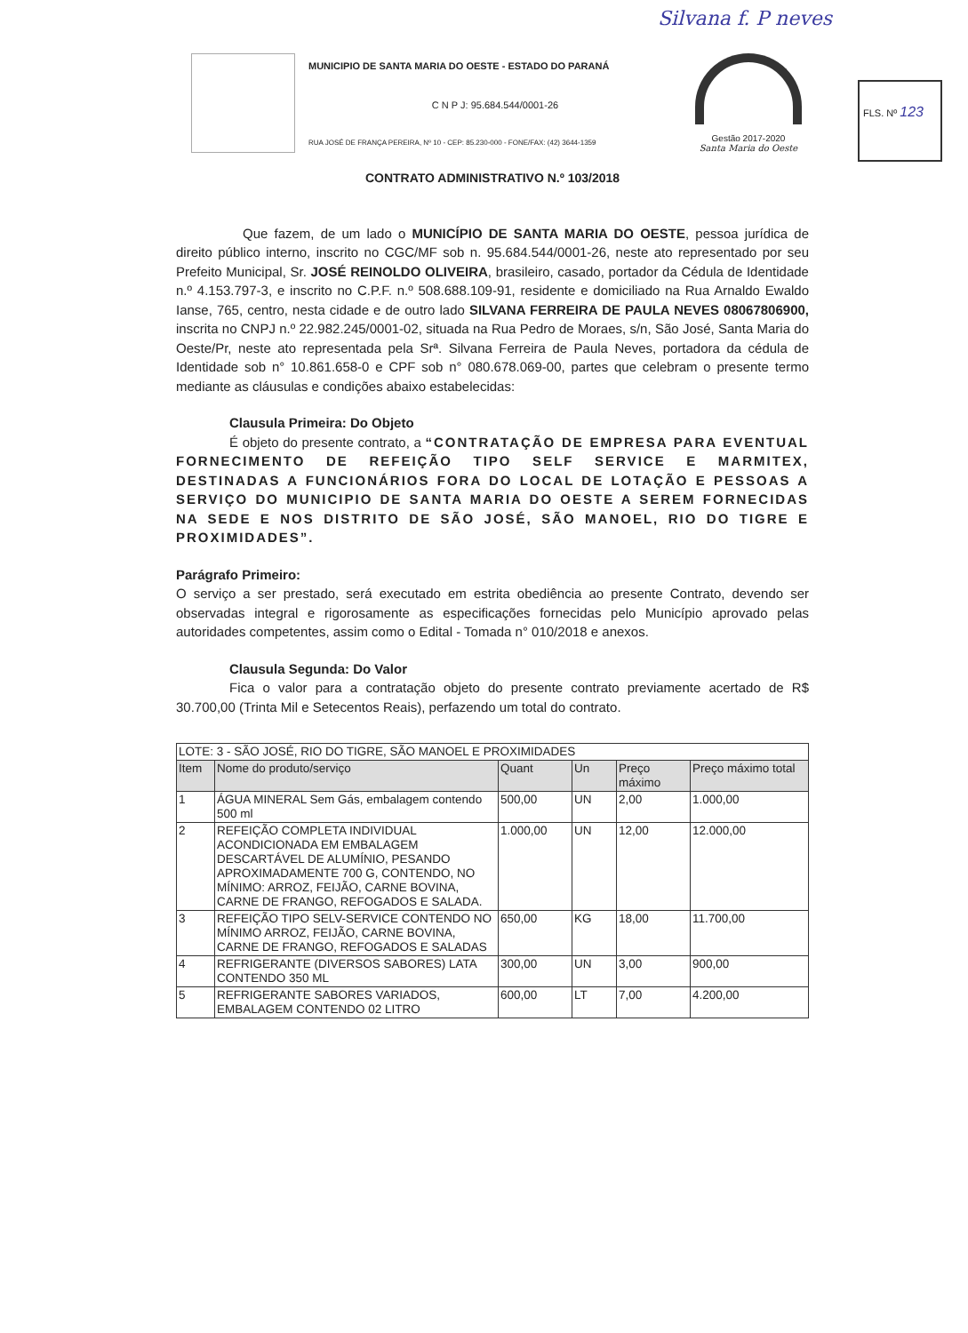Silvana f. P neves
MUNICIPIO DE SANTA MARIA DO OESTE - ESTADO DO PARANÁ
C N P J: 95.684.544/0001-26
RUA JOSÉ DE FRANÇA PEREIRA, Nº 10 - CEP: 85.230-000 - FONE/FAX: (42) 3644-1359
Gestão 2017-2020
Santa Maria do Oeste
FLS. Nº 123
CONTRATO ADMINISTRATIVO N.º 103/2018
Que fazem, de um lado o MUNICÍPIO DE SANTA MARIA DO OESTE, pessoa jurídica de direito público interno, inscrito no CGC/MF sob n. 95.684.544/0001-26, neste ato representado por seu Prefeito Municipal, Sr. JOSÉ REINOLDO OLIVEIRA, brasileiro, casado, portador da Cédula de Identidade n.º 4.153.797-3, e inscrito no C.P.F. n.º 508.688.109-91, residente e domiciliado na Rua Arnaldo Ewaldo Ianse, 765, centro, nesta cidade e de outro lado SILVANA FERREIRA DE PAULA NEVES 08067806900, inscrita no CNPJ n.º 22.982.245/0001-02, situada na Rua Pedro de Moraes, s/n, São José, Santa Maria do Oeste/Pr, neste ato representada pela Srª. Silvana Ferreira de Paula Neves, portadora da cédula de Identidade sob n° 10.861.658-0 e CPF sob n° 080.678.069-00, partes que celebram o presente termo mediante as cláusulas e condições abaixo estabelecidas:
Clausula Primeira: Do Objeto
É objeto do presente contrato, a “CONTRATAÇÃO DE EMPRESA PARA EVENTUAL FORNECIMENTO DE REFEIÇÃO TIPO SELF SERVICE E MARMITEX, DESTINADAS A FUNCIONÁRIOS FORA DO LOCAL DE LOTAÇÃO E PESSOAS A SERVIÇO DO MUNICIPIO DE SANTA MARIA DO OESTE A SEREM FORNECIDAS NA SEDE E NOS DISTRITO DE SÃO JOSÉ, SÃO MANOEL, RIO DO TIGRE E PROXIMIDADES”.
Parágrafo Primeiro:
O serviço a ser prestado, será executado em estrita obediência ao presente Contrato, devendo ser observadas integral e rigorosamente as especificações fornecidas pelo Município aprovado pelas autoridades competentes, assim como o Edital - Tomada n° 010/2018 e anexos.
Clausula Segunda: Do Valor
Fica o valor para a contratação objeto do presente contrato previamente acertado de R$ 30.700,00 (Trinta Mil e Setecentos Reais), perfazendo um total do contrato.
| LOTE: 3 - SÃO JOSÉ, RIO DO TIGRE, SÃO MANOEL E PROXIMIDADES | | | | | |
| Item | Nome do produto/serviço | Quant | Un | Preço máximo | Preço máximo total |
| 1 | ÁGUA MINERAL Sem Gás, embalagem contendo 500 ml | 500,00 | UN | 2,00 | 1.000,00 |
| 2 | REFEIÇÃO COMPLETA INDIVIDUAL ACONDICIONADA EM EMBALAGEM DESCARTÁVEL DE ALUMÍNIO, PESANDO APROXIMADAMENTE 700 G, CONTENDO, NO MÍNIMO: ARROZ, FEIJÃO, CARNE BOVINA, CARNE DE FRANGO, REFOGADOS E SALADA. | 1.000,00 | UN | 12,00 | 12.000,00 |
| 3 | REFEIÇÃO TIPO SELV-SERVICE CONTENDO NO MÍNIMO ARROZ, FEIJÃO, CARNE BOVINA, CARNE DE FRANGO, REFOGADOS E SALADAS | 650,00 | KG | 18,00 | 11.700,00 |
| 4 | REFRIGERANTE (DIVERSOS SABORES) LATA CONTENDO 350 ML | 300,00 | UN | 3,00 | 900,00 |
| 5 | REFRIGERANTE SABORES VARIADOS, EMBALAGEM CONTENDO 02 LITRO | 600,00 | LT | 7,00 | 4.200,00 |